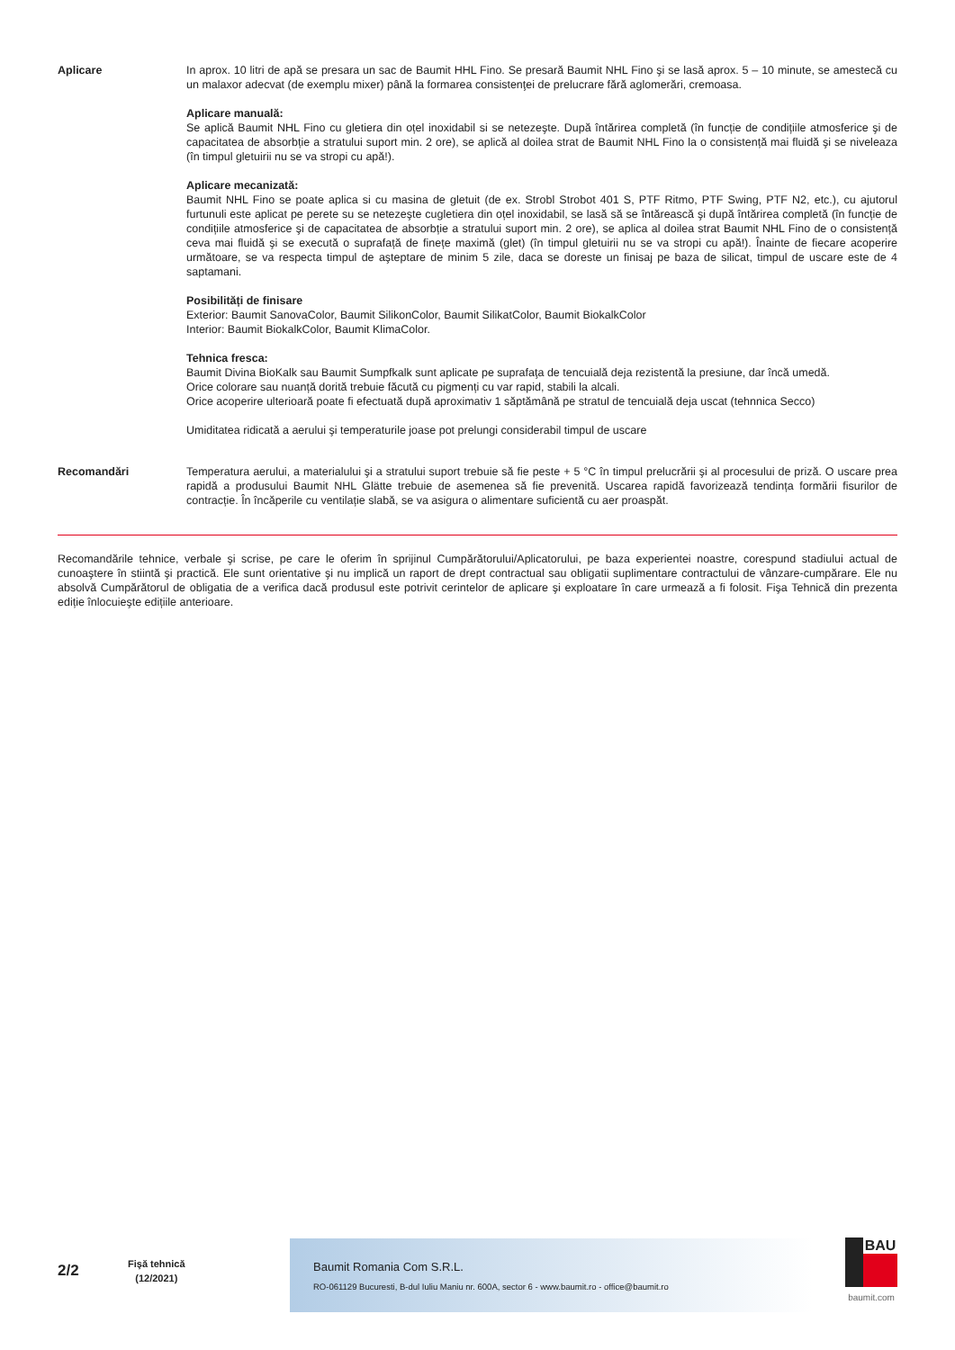Aplicare In aprox. 10 litri de apă se presara un sac de Baumit HHL Fino. Se presară Baumit NHL Fino şi se lasă aprox. 5 – 10 minute, se amestecă cu un malaxor adecvat (de exemplu mixer) până la formarea consistenţei de prelucrare fără aglomerări, cremoasa.
Aplicare manuală:
Se aplică Baumit NHL Fino cu gletiera din oțel inoxidabil si se netezeşte. După întărirea completă (în funcție de condițiile atmosferice şi de capacitatea de absorbție a stratului suport min. 2 ore), se aplică al doilea strat de Baumit NHL Fino la o consistență mai fluidă şi se niveleaza (în timpul gletuirii nu se va stropi cu apă!).
Aplicare mecanizată:
Baumit NHL Fino se poate aplica si cu masina de gletuit (de ex. Strobl Strobot 401 S, PTF Ritmo, PTF Swing, PTF N2, etc.), cu ajutorul furtunuli este aplicat pe perete su se netezeşte cugletiera din oțel inoxidabil, se lasă să se întărească şi după întărirea completă (în funcție de condițiile atmosferice şi de capacitatea de absorbție a stratului suport min. 2 ore), se aplica al doilea strat Baumit NHL Fino de o consistență ceva mai fluidă şi se execută o suprafață de finețe maximă (glet) (în timpul gletuirii nu se va stropi cu apă!). Înainte de fiecare acoperire următoare, se va respecta timpul de aşteptare de minim 5 zile, daca se doreste un finisaj pe baza de silicat, timpul de uscare este de 4 saptamani.
Posibilități de finisare
Exterior: Baumit SanovaColor, Baumit SilikonColor, Baumit SilikatColor, Baumit BiokalkColor
Interior: Baumit BiokalkColor, Baumit KlimaColor.
Tehnica fresca:
Baumit Divina BioKalk sau Baumit Sumpfkalk sunt aplicate pe suprafaţa de tencuială deja rezistentă la presiune, dar încă umedă.
Orice colorare sau nuanță dorită trebuie făcută cu pigmenți cu var rapid, stabili la alcali.
Orice acoperire ulterioară poate fi efectuată după aproximativ 1 săptămână pe stratul de tencuială deja uscat (tehnnica Secco)
Umiditatea ridicată a aerului şi temperaturile joase pot prelungi considerabil timpul de uscare
Recomandări Temperatura aerului, a materialului şi a stratului suport trebuie să fie peste + 5 °C în timpul prelucrării şi al procesului de priză. O uscare prea rapidă a produsului Baumit NHL Glätte trebuie de asemenea să fie prevenită. Uscarea rapidă favorizează tendința formării fisurilor de contracție. În încăperile cu ventilație slabă, se va asigura o alimentare suficientă cu aer proaspăt.
Recomandările tehnice, verbale şi scrise, pe care le oferim în sprijinul Cumpărătorului/Aplicatorului, pe baza experientei noastre, corespund stadiului actual de cunoaştere în stiintă şi practică. Ele sunt orientative şi nu implică un raport de drept contractual sau obligatii suplimentare contractului de vânzare-cumpărare. Ele nu absolvă Cumpărătorul de obligatia de a verifica dacă produsul este potrivit cerintelor de aplicare şi exploatare în care urmează a fi folosit. Fişa Tehnică din prezenta ediție înlocuieşte edițiile anterioare.
2/2
Fişă tehnică
(12/2021)
Baumit Romania Com S.R.L.
RO-061129 Bucuresti, B-dul Iuliu Maniu nr. 600A, sector 6 - www.baumit.ro - office@baumit.ro
BAU
baumit.com